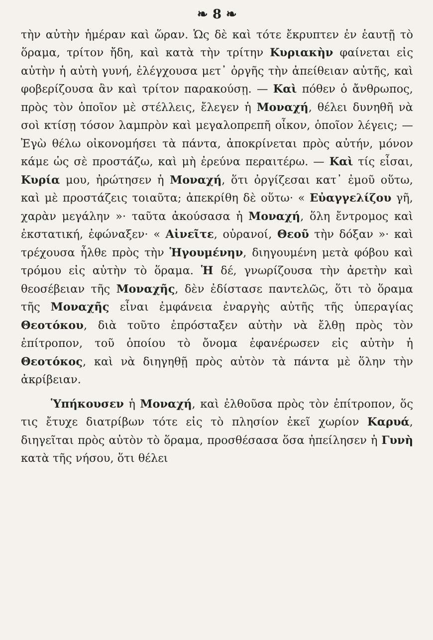❧ 8 ❧
τὴν αὐτὴν ἡμέραν καὶ ὥραν. Ὡς δὲ καὶ τότε ἔκρυπτεν ἐν ἑαυτῇ τὸ ὅραμα, τρίτον ἤδη, καὶ κατὰ τὴν τρίτην Κυριακὴν φαίνεται εἰς αὐτὴν ἡ αὐτὴ γυνή, ἐλέγχουσα μετ᾽ ὀργῆς τὴν ἀπείθειαν αὐτῆς, καὶ φοβερίζουσα ἂν καὶ τρίτον παρακούσῃ. — Καὶ πόθεν ὁ ἄνθρωπος, πρὸς τὸν ὁποῖον μὲ στέλλεις, ἔλεγεν ἡ Μοναχή, θέλει δυνηθῆ νὰ σοὶ κτίσῃ τόσον λαμπρὸν καὶ μεγαλοπρεπῆ οἶκον, ὁποῖον λέγεις; — Ἐγὼ θέλω οἰκονομήσει τὰ πάντα, ἀποκρίνεται πρὸς αὐτήν, μόνον κάμε ὡς σὲ προστάζω, καὶ μὴ ἐρεύνα περαιτέρω. — Καὶ τίς εἶσαι, Κυρία μου, ἠρώτησεν ἡ Μοναχή, ὅτι ὀργίζεσαι κατ᾽ ἐμοῦ οὕτω, καὶ μὲ προστάζεις τοιαῦτα; ἀπεκρίθη δὲ οὕτω· « Εὐαγγελίζου γῆ, χαρὰν μεγάλην »· ταῦτα ἀκούσασα ἡ Μοναχή, ὅλη ἔντρομος καὶ ἐκστατική, ἐφώναξεν· « Αἰνεῖτε, οὐρανοί, Θεοῦ τὴν δόξαν »· καὶ τρέχουσα ἦλθε πρὸς τὴν Ἡγουμένην, διηγουμένη μετὰ φόβου καὶ τρόμου εἰς αὐτὴν τὸ ὅραμα. Ἡ δέ, γνωρίζουσα τὴν ἀρετὴν καὶ θεοσέβειαν τῆς Μοναχῆς, δὲν ἐδίστασε παντελῶς, ὅτι τὸ ὅραμα τῆς Μοναχῆς εἶναι ἐμφάνεια ἐναργὴς αὐτῆς τῆς ὑπεραγίας Θεοτόκου, διὰ τοῦτο ἐπρόσταξεν αὐτὴν νὰ ἔλθῃ πρὸς τὸν ἐπίτροπον, τοῦ ὁποίου τὸ ὄνομα ἐφανέρωσεν εἰς αὐτὴν ἡ Θεοτόκος, καὶ νὰ διηγηθῇ πρὸς αὐτὸν τὰ πάντα μὲ ὅλην τὴν ἀκρίβειαν.
Ὑπήκουσεν ἡ Μοναχή, καὶ ἐλθοῦσα πρὸς τὸν ἐπίτροπον, ὅς τις ἔτυχε διατρίβων τότε εἰς τὸ πλησίον ἐκεῖ χωρίον Καρυά, διηγεῖται πρὸς αὐτὸν τὸ ὅραμα, προσθέσασα ὅσα ἠπείλησεν ἡ Γυνὴ κατὰ τῆς νήσου, ὅτι θέλει